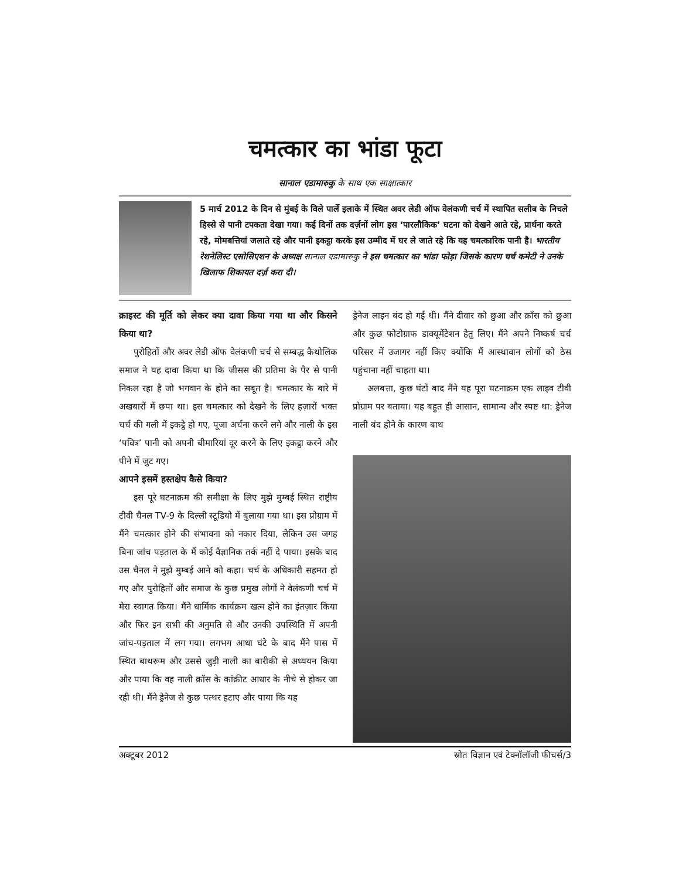चमत्कार का भांडा फूटा
सानाल एडामारुकु के साथ एक साक्षात्कार
5 मार्च 2012 के दिन से मुंबई के विले पार्ले इलाके में स्थित अवर लेडी ऑफ वेलंकणी चर्च में स्थापित सलीब के निचले हिस्से से पानी टपकता देखा गया। कई दिनों तक दर्ज़नों लोग इस ‘पारलौकिक’ घटना को देखने आते रहे, प्रार्थना करते रहे, मोमबत्तियां जलाते रहे और पानी इकट्ठा करके इस उम्मीद में घर ले जाते रहे कि यह चमत्कारिक पानी है। भारतीय रेशनेलिस्ट एसोसिएशन के अध्यक्ष सानाल एडामारुकु ने इस चमत्कार का भांडा फोड़ा जिसके कारण चर्च कमेटी ने उनके खिलाफ शिकायत दर्ज़ करा दी।
क्राइस्ट की मूर्ति को लेकर क्या दावा किया गया था और किसने किया था?
पुरोहितों और अवर लेडी ऑफ वेलंकणी चर्च से सम्बद्ध कैथोलिक समाज ने यह दावा किया था कि जीसस की प्रतिमा के पैर से पानी निकल रहा है जो भगवान के होने का सबूत है। चमत्कार के बारे में अखबारों में छपा था। इस चमत्कार को देखने के लिए हज़ारों भक्त चर्च की गली में इकट्ठे हो गए, पूजा अर्चना करने लगे और नाली के इस ‘पवित्र’ पानी को अपनी बीमारियां दूर करने के लिए इकट्ठा करने और पीने में जुट गए।
आपने इसमें हस्तक्षेप कैसे किया?
इस पूरे घटनाक्रम की समीक्षा के लिए मुझे मुम्बई स्थित राष्ट्रीय टीवी चैनल TV-9 के दिल्ली स्टूडियो में बुलाया गया था। इस प्रोग्राम में मैंने चमत्कार होने की संभावना को नकार दिया, लेकिन उस जगह बिना जांच पड़ताल के मैं कोई वैज्ञानिक तर्क नहीं दे पाया। इसके बाद उस चैनल ने मुझे मुम्बई आने को कहा। चर्च के अधिकारी सहमत हो गए और पुरोहितों और समाज के कुछ प्रमुख लोगों ने वेलंकणी चर्च में मेरा स्वागत किया। मैंने धार्मिक कार्यक्रम खत्म होने का इंतज़ार किया और फिर इन सभी की अनुमति से और उनकी उपस्थिति में अपनी जांच-पड़ताल में लग गया। लगभग आधा घंटे के बाद मैंने पास में स्थित बाथरूम और उससे जुड़ी नाली का बारीकी से अध्ययन किया और पाया कि वह नाली क्रॉस के कांक्रीट आधार के नीचे से होकर जा रही थी। मैंने ड्रेनेज से कुछ पत्थर हटाए और पाया कि यह
ड्रेनेज लाइन बंद हो गई थी। मैंने दीवार को छुआ और क्रॉस को छुआ और कुछ फोटोग्राफ डाक्यूमेंटेशन हेतु लिए। मैंने अपने निष्कर्ष चर्च परिसर में उजागर नहीं किए क्योंकि मैं आस्थावान लोगों को ठेस पहुंचाना नहीं चाहता था।
अलबत्ता, कुछ घंटों बाद मैंने यह पूरा घटनाक्रम एक लाइव टीवी प्रोग्राम पर बताया। यह बहुत ही आसान, सामान्य और स्पष्ट था: ड्रेनेज नाली बंद होने के कारण बाथ
अक्टूबर 2012 स्रोत विज्ञान एवं टेक्नॉलॉजी फीचर्स/3